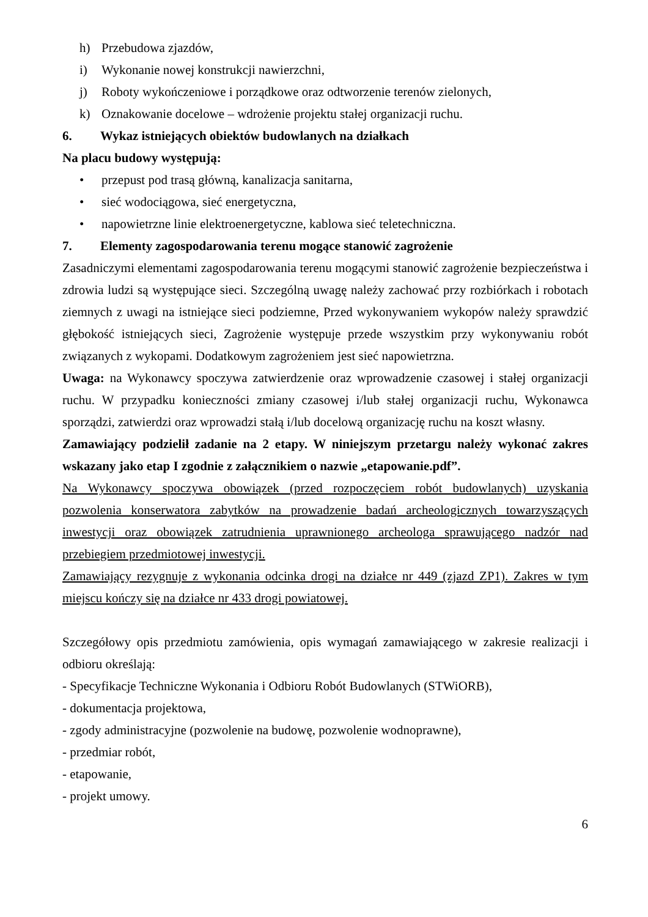h) Przebudowa zjazdów,
i) Wykonanie nowej konstrukcji nawierzchni,
j) Roboty wykończeniowe i porządkowe oraz odtworzenie terenów zielonych,
k) Oznakowanie docelowe – wdrożenie projektu stałej organizacji ruchu.
6. Wykaz istniejących obiektów budowlanych na działkach
Na placu budowy występują:
• przepust pod trasą główną, kanalizacja sanitarna,
• sieć wodociągowa, sieć energetyczna,
• napowietrzne linie elektroenergetyczne, kablowa sieć teletechniczna.
7. Elementy zagospodarowania terenu mogące stanowić zagrożenie
Zasadniczymi elementami zagospodarowania terenu mogącymi stanowić zagrożenie bezpieczeństwa i zdrowia ludzi są występujące sieci. Szczególną uwagę należy zachować przy rozbiórkach i robotach ziemnych z uwagi na istniejące sieci podziemne, Przed wykonywaniem wykopów należy sprawdzić głębokość istniejących sieci, Zagrożenie występuje przede wszystkim przy wykonywaniu robót związanych z wykopami. Dodatkowym zagrożeniem jest sieć napowietrzna.
Uwaga: na Wykonawcy spoczywa zatwierdzenie oraz wprowadzenie czasowej i stałej organizacji ruchu. W przypadku konieczności zmiany czasowej i/lub stałej organizacji ruchu, Wykonawca sporządzi, zatwierdzi oraz wprowadzi stałą i/lub docelową organizację ruchu na koszt własny.
Zamawiający podzielił zadanie na 2 etapy. W niniejszym przetargu należy wykonać zakres wskazany jako etap I zgodnie z załącznikiem o nazwie „etapowanie.pdf”.
Na Wykonawcy spoczywa obowiązek (przed rozpoczęciem robót budowlanych) uzyskania pozwolenia konserwatora zabytków na prowadzenie badań archeologicznych towarzyszących inwestycji oraz obowiązek zatrudnienia uprawnionego archeologa sprawującego nadzór nad przebiegiem przedmiotowej inwestycji.
Zamawiający rezygnuje z wykonania odcinka drogi na działce nr 449 (zjazd ZP1). Zakres w tym miejscu kończy się na działce nr 433 drogi powiatowej.
Szczegółowy opis przedmiotu zamówienia, opis wymagań zamawiającego w zakresie realizacji i odbioru określają:
- Specyfikacje Techniczne Wykonania i Odbioru Robót Budowlanych (STWiORB),
- dokumentacja projektowa,
- zgody administracyjne (pozwolenie na budowę, pozwolenie wodnoprawne),
- przedmiar robót,
- etapowanie,
- projekt umowy.
6